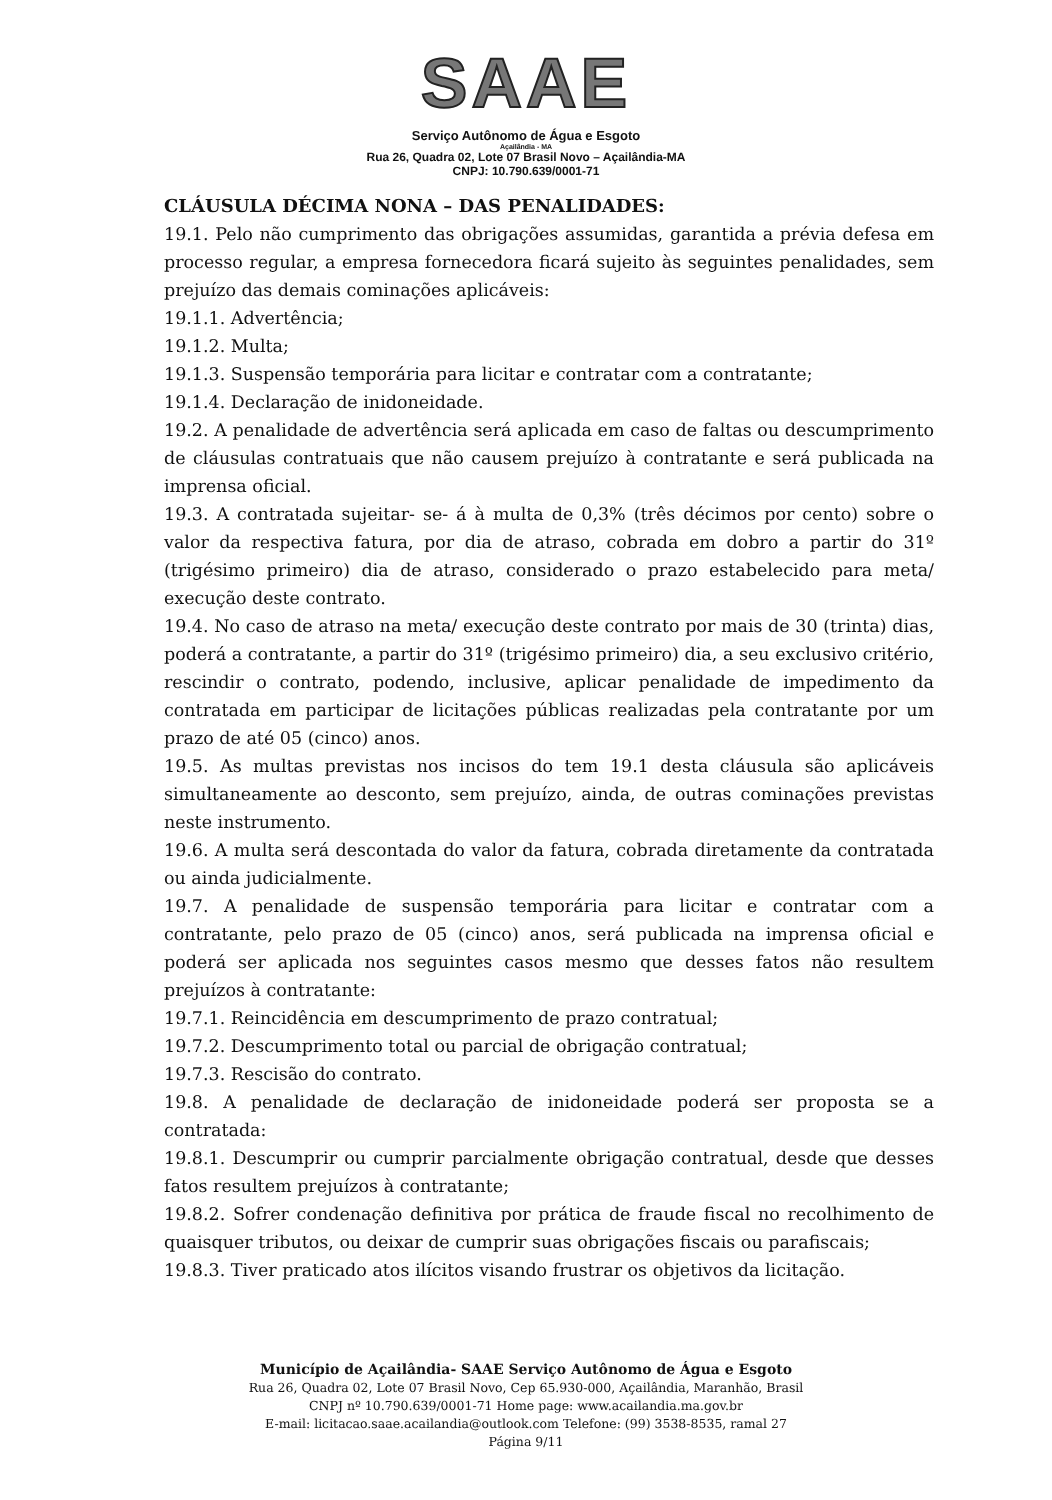SAAE
Serviço Autônomo de Água e Esgoto
Açailândia - MA
Rua 26, Quadra 02, Lote 07 Brasil Novo – Açailândia-MA
CNPJ: 10.790.639/0001-71
CLÁUSULA DÉCIMA NONA – DAS PENALIDADES:
19.1. Pelo não cumprimento das obrigações assumidas, garantida a prévia defesa em processo regular, a empresa fornecedora ficará sujeito às seguintes penalidades, sem prejuízo das demais cominações aplicáveis:
19.1.1. Advertência;
19.1.2. Multa;
19.1.3. Suspensão temporária para licitar e contratar com a contratante;
19.1.4. Declaração de inidoneidade.
19.2. A penalidade de advertência será aplicada em caso de faltas ou descumprimento de cláusulas contratuais que não causem prejuízo à contratante e será publicada na imprensa oficial.
19.3. A contratada sujeitar- se- á à multa de 0,3% (três décimos por cento) sobre o valor da respectiva fatura, por dia de atraso, cobrada em dobro a partir do 31º (trigésimo primeiro) dia de atraso, considerado o prazo estabelecido para meta/ execução deste contrato.
19.4. No caso de atraso na meta/ execução deste contrato por mais de 30 (trinta) dias, poderá a contratante, a partir do 31º (trigésimo primeiro) dia, a seu exclusivo critério, rescindir o contrato, podendo, inclusive, aplicar penalidade de impedimento da contratada em participar de licitações públicas realizadas pela contratante por um prazo de até 05 (cinco) anos.
19.5. As multas previstas nos incisos do tem 19.1 desta cláusula são aplicáveis simultaneamente ao desconto, sem prejuízo, ainda, de outras cominações previstas neste instrumento.
19.6. A multa será descontada do valor da fatura, cobrada diretamente da contratada ou ainda judicialmente.
19.7. A penalidade de suspensão temporária para licitar e contratar com a contratante, pelo prazo de 05 (cinco) anos, será publicada na imprensa oficial e poderá ser aplicada nos seguintes casos mesmo que desses fatos não resultem prejuízos à contratante:
19.7.1. Reincidência em descumprimento de prazo contratual;
19.7.2. Descumprimento total ou parcial de obrigação contratual;
19.7.3. Rescisão do contrato.
19.8. A penalidade de declaração de inidoneidade poderá ser proposta se a contratada:
19.8.1. Descumprir ou cumprir parcialmente obrigação contratual, desde que desses fatos resultem prejuízos à contratante;
19.8.2. Sofrer condenação definitiva por prática de fraude fiscal no recolhimento de quaisquer tributos, ou deixar de cumprir suas obrigações fiscais ou parafiscais;
19.8.3. Tiver praticado atos ilícitos visando frustrar os objetivos da licitação.
Município de Açailândia- SAAE Serviço Autônomo de Água e Esgoto
Rua 26, Quadra 02, Lote 07 Brasil Novo, Cep 65.930-000, Açailândia, Maranhão, Brasil
CNPJ nº 10.790.639/0001-71 Home page: www.acailandia.ma.gov.br
E-mail: licitacao.saae.acailandia@outlook.com Telefone: (99) 3538-8535, ramal 27
Página 9/11